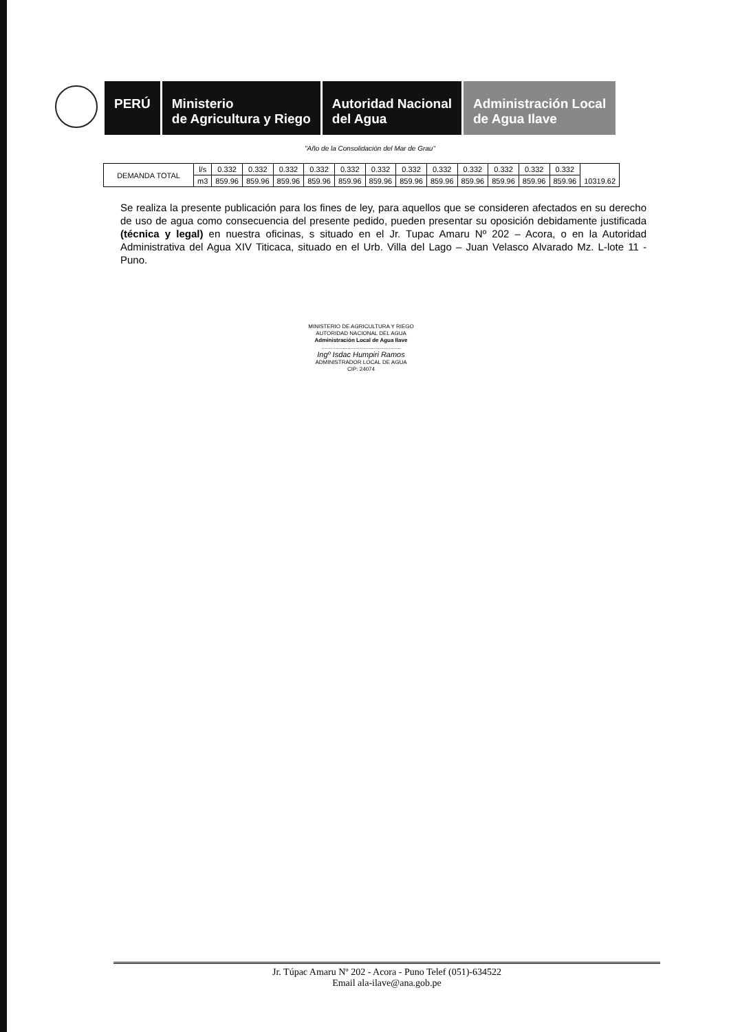PERÚ Ministerio
de Agricultura y Riego
Autoridad Nacional
del Agua
Administración Local
de Agua Ilave
"Año de la Consolidación del Mar de Grau"
| DEMANDA TOTAL | l/s | 0.332 | 0.332 | 0.332 | 0.332 | 0.332 | 0.332 | 0.332 | 0.332 | 0.332 | 0.332 | 0.332 | 0.332 | 10319.62 |
| | m3 | 859.96 | 859.96 | 859.96 | 859.96 | 859.96 | 859.96 | 859.96 | 859.96 | 859.96 | 859.96 | 859.96 | 859.96 | |
Se realiza la presente publicación para los fines de ley, para aquellos que se consideren afectados en su derecho de uso de agua como consecuencia del presente pedido, pueden presentar su oposición debidamente justificada (técnica y legal) en nuestra oficinas, s situado en el Jr. Tupac Amaru Nº 202 – Acora, o en la Autoridad Administrativa del Agua XIV Titicaca, situado en el Urb. Villa del Lago – Juan Velasco Alvarado Mz. L-lote 11 - Puno.
MINISTERIO DE AGRICULTURA Y RIEGO
AUTORIDAD NACIONAL DEL AGUA
Administración Local de Agua Ilave
....................................................
Ingº Isdac Humpiri Ramos
ADMINISTRADOR LOCAL DE AGUA
CIP: 24074
Jr. Túpac Amaru Nº 202 - Acora - Puno Telef (051)-634522
Email ala-ilave@ana.gob.pe